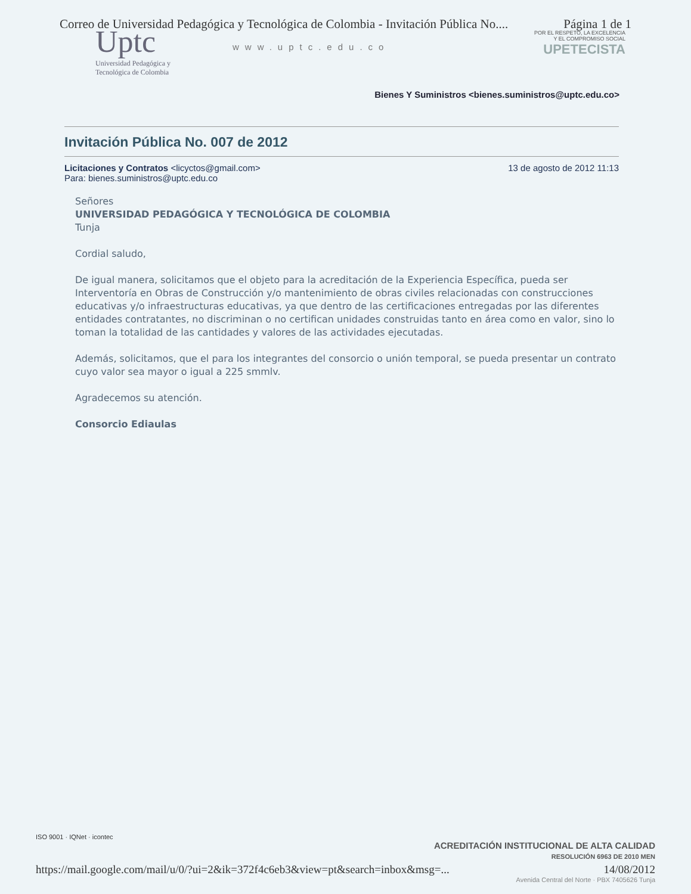Correo de Universidad Pedagógica y Tecnológica de Colombia - Invitación Pública No.... Página 1 de 1
Uptc
Universidad Pedagógica y
Tecnológica de Colombia
www.uptc.edu.co
POR EL RESPETO, LA EXCELENCIA
Y EL COMPROMISO SOCIAL
UPETECISTA
Bienes Y Suministros <bienes.suministros@uptc.edu.co>
Invitación Pública No. 007 de 2012
Licitaciones y Contratos <licyctos@gmail.com>
Para: bienes.suministros@uptc.edu.co 13 de agosto de 2012 11:13
Señores
UNIVERSIDAD PEDAGÓGICA Y TECNOLÓGICA DE COLOMBIA
Tunja
Cordial saludo,
De igual manera, solicitamos que el objeto para la acreditación de la Experiencia Específica, pueda ser Interventoría en Obras de Construcción y/o mantenimiento de obras civiles relacionadas con construcciones educativas y/o infraestructuras educativas, ya que dentro de las certificaciones entregadas por las diferentes entidades contratantes, no discriminan o no certifican unidades construidas tanto en área como en valor, sino lo toman la totalidad de las cantidades y valores de las actividades ejecutadas.
Además, solicitamos, que el para los integrantes del consorcio o unión temporal, se pueda presentar un contrato cuyo valor sea mayor o igual a 225 smmlv.
Agradecemos su atención.
Consorcio Ediaulas
ISO 9001 · IQNet · icontec
ACREDITACIÓN INSTITUCIONAL DE ALTA CALIDAD
RESOLUCIÓN 6963 DE 2010 MEN
https://mail.google.com/mail/u/0/?ui=2&ik=372f4c6eb3&view=pt&search=inbox&msg=... 14/08/2012
Avenida Central del Norte · PBX 7405626 Tunja